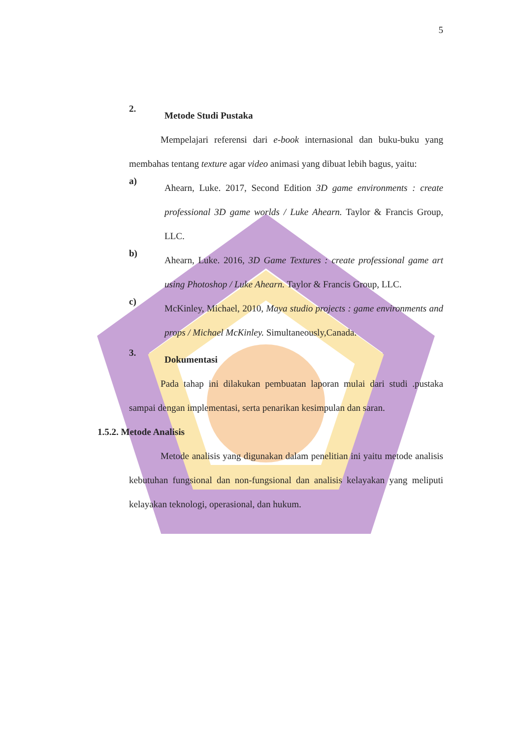5
2.
Metode Studi Pustaka
Mempelajari referensi dari e-book internasional dan buku-buku yang membahas tentang texture agar video animasi yang dibuat lebih bagus, yaitu:
a)
Ahearn, Luke. 2017, Second Edition 3D game environments : create professional 3D game worlds / Luke Ahearn. Taylor & Francis Group, LLC.
b)
Ahearn, Luke. 2016, 3D Game Textures : create professional game art using Photoshop / Luke Ahearn. Taylor & Francis Group, LLC.
c)
McKinley, Michael, 2010, Maya studio projects : game environments and props / Michael McKinley. Simultaneously,Canada.
3.
Dokumentasi
Pada tahap ini dilakukan pembuatan laporan mulai dari studi .pustaka sampai dengan implementasi, serta penarikan kesimpulan dan saran.
1.5.2. Metode Analisis
Metode analisis yang digunakan dalam penelitian ini yaitu metode analisis kebutuhan fungsional dan non-fungsional dan analisis kelayakan yang meliputi kelayakan teknologi, operasional, dan hukum.